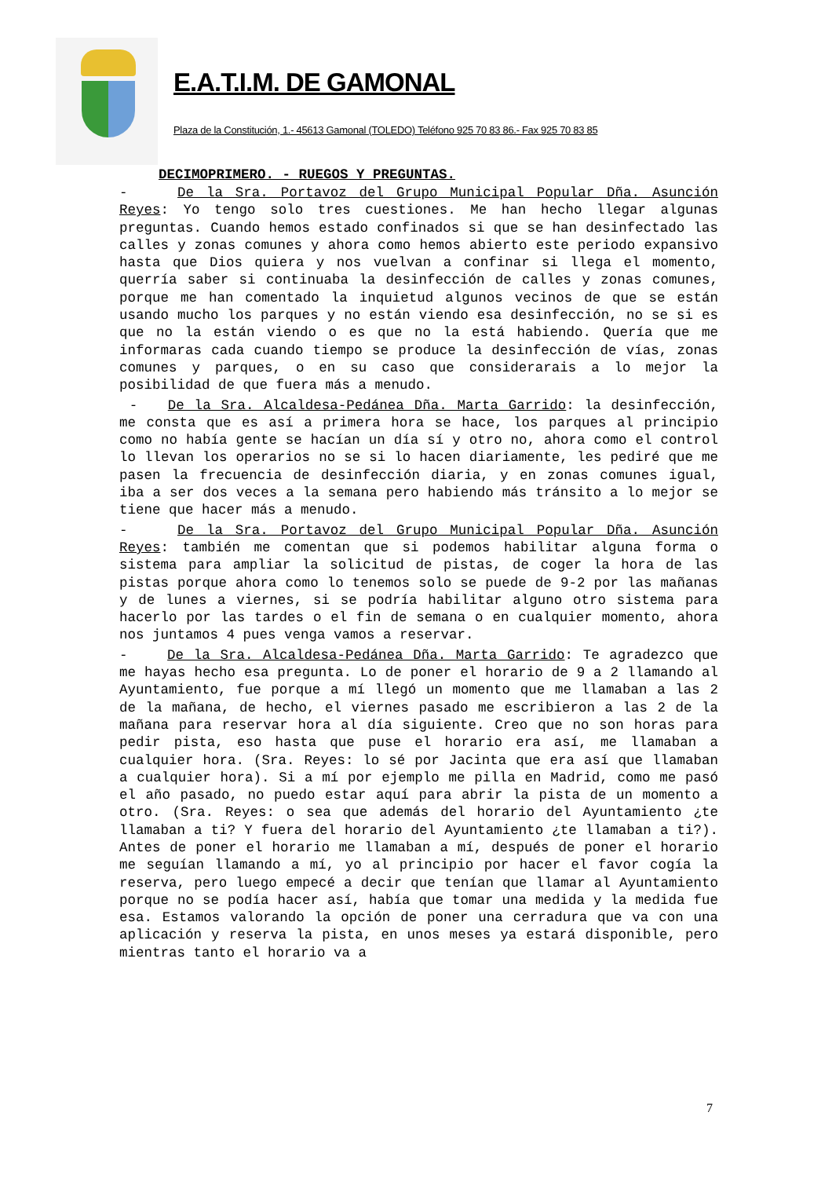E.A.T.I.M. DE GAMONAL
Plaza de la Constitución, 1.- 45613 Gamonal (TOLEDO) Teléfono 925 70 83 86.- Fax 925 70 83 85
DECIMOPRIMERO. - RUEGOS Y PREGUNTAS.
- De la Sra. Portavoz del Grupo Municipal Popular Dña. Asunción Reyes: Yo tengo solo tres cuestiones. Me han hecho llegar algunas preguntas. Cuando hemos estado confinados si que se han desinfectado las calles y zonas comunes y ahora como hemos abierto este periodo expansivo hasta que Dios quiera y nos vuelvan a confinar si llega el momento, querría saber si continuaba la desinfección de calles y zonas comunes, porque me han comentado la inquietud algunos vecinos de que se están usando mucho los parques y no están viendo esa desinfección, no se si es que no la están viendo o es que no la está habiendo. Quería que me informaras cada cuando tiempo se produce la desinfección de vías, zonas comunes y parques, o en su caso que considerarais a lo mejor la posibilidad de que fuera más a menudo.
- De la Sra. Alcaldesa-Pedánea Dña. Marta Garrido: la desinfección, me consta que es así a primera hora se hace, los parques al principio como no había gente se hacían un día sí y otro no, ahora como el control lo llevan los operarios no se si lo hacen diariamente, les pediré que me pasen la frecuencia de desinfección diaria, y en zonas comunes igual, iba a ser dos veces a la semana pero habiendo más tránsito a lo mejor se tiene que hacer más a menudo.
- De la Sra. Portavoz del Grupo Municipal Popular Dña. Asunción Reyes: también me comentan que si podemos habilitar alguna forma o sistema para ampliar la solicitud de pistas, de coger la hora de las pistas porque ahora como lo tenemos solo se puede de 9-2 por las mañanas y de lunes a viernes, si se podría habilitar alguno otro sistema para hacerlo por las tardes o el fin de semana o en cualquier momento, ahora nos juntamos 4 pues venga vamos a reservar.
- De la Sra. Alcaldesa-Pedánea Dña. Marta Garrido: Te agradezco que me hayas hecho esa pregunta. Lo de poner el horario de 9 a 2 llamando al Ayuntamiento, fue porque a mí llegó un momento que me llamaban a las 2 de la mañana, de hecho, el viernes pasado me escribieron a las 2 de la mañana para reservar hora al día siguiente. Creo que no son horas para pedir pista, eso hasta que puse el horario era así, me llamaban a cualquier hora. (Sra. Reyes: lo sé por Jacinta que era así que llamaban a cualquier hora). Si a mí por ejemplo me pilla en Madrid, como me pasó el año pasado, no puedo estar aquí para abrir la pista de un momento a otro. (Sra. Reyes: o sea que además del horario del Ayuntamiento ¿te llamaban a ti? Y fuera del horario del Ayuntamiento ¿te llamaban a ti?). Antes de poner el horario me llamaban a mí, después de poner el horario me seguían llamando a mí, yo al principio por hacer el favor cogía la reserva, pero luego empecé a decir que tenían que llamar al Ayuntamiento porque no se podía hacer así, había que tomar una medida y la medida fue esa. Estamos valorando la opción de poner una cerradura que va con una aplicación y reserva la pista, en unos meses ya estará disponible, pero mientras tanto el horario va a
7